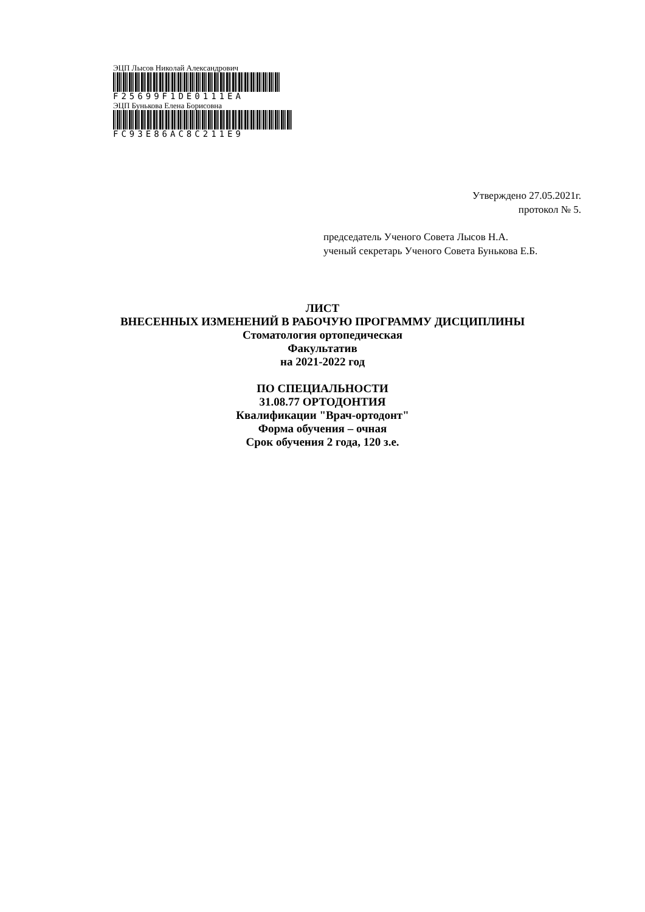ЭЦП Лысов Николай Александрович
F25699F1DE0111EA
ЭЦП Бунькова Елена Борисовна
FC93E86AC8C211E9
Утверждено 27.05.2021г.
протокол № 5.
председатель Ученого Совета Лысов Н.А.
ученый секретарь Ученого Совета Бунькова Е.Б.
ЛИСТ
ВНЕСЕННЫХ ИЗМЕНЕНИЙ В РАБОЧУЮ ПРОГРАММУ ДИСЦИПЛИНЫ
Стоматология ортопедическая
Факультатив
на 2021-2022 год
ПО СПЕЦИАЛЬНОСТИ
31.08.77 ОРТОДОНТИЯ
Квалификации "Врач-ортодонт"
Форма обучения – очная
Срок обучения 2 года, 120 з.е.